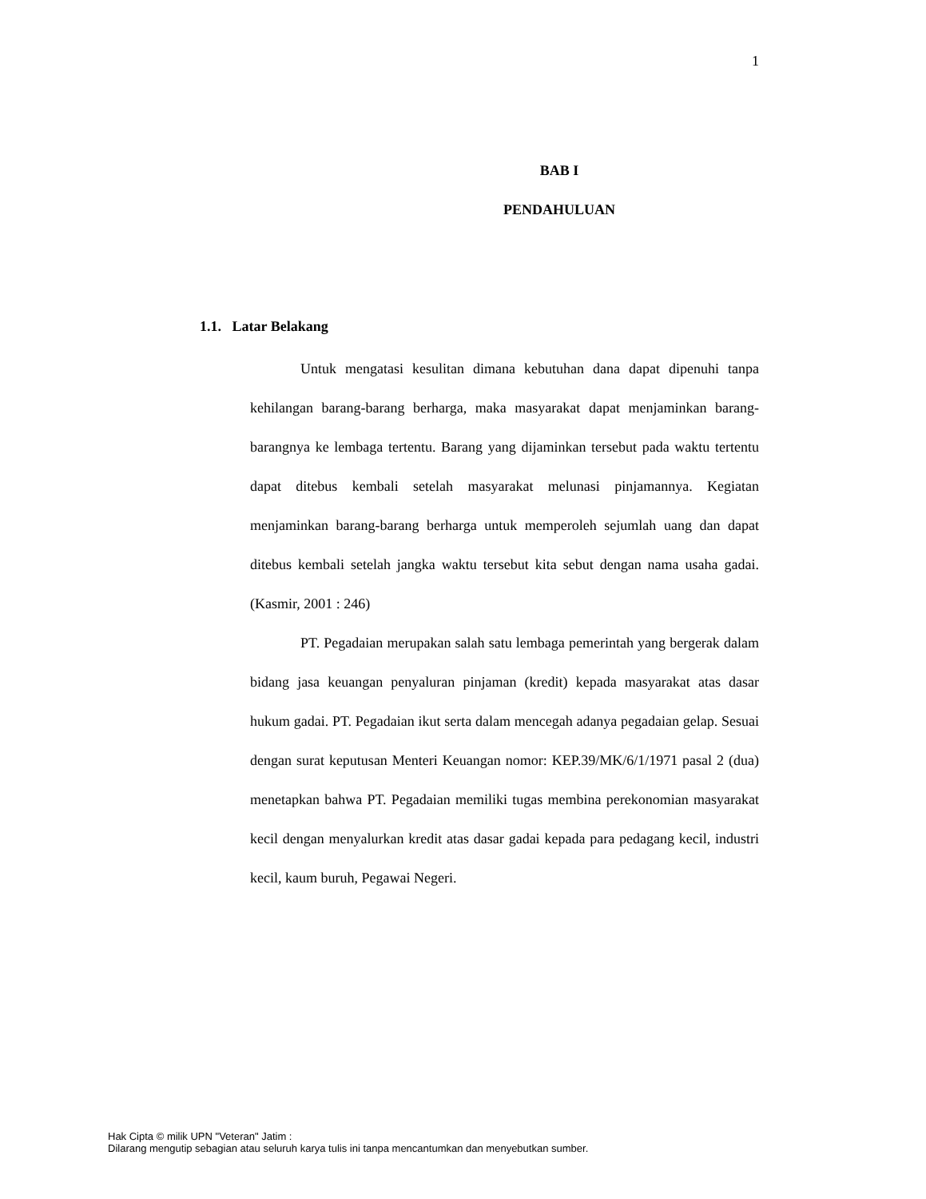1
BAB I
PENDAHULUAN
1.1. Latar Belakang
Untuk mengatasi kesulitan dimana kebutuhan dana dapat dipenuhi tanpa kehilangan barang-barang berharga, maka masyarakat dapat menjaminkan barang-barangnya ke lembaga tertentu. Barang yang dijaminkan tersebut pada waktu tertentu dapat ditebus kembali setelah masyarakat melunasi pinjamannya. Kegiatan menjaminkan barang-barang berharga untuk memperoleh sejumlah uang dan dapat ditebus kembali setelah jangka waktu tersebut kita sebut dengan nama usaha gadai. (Kasmir, 2001 : 246)
PT. Pegadaian merupakan salah satu lembaga pemerintah yang bergerak dalam bidang jasa keuangan penyaluran pinjaman (kredit) kepada masyarakat atas dasar hukum gadai. PT. Pegadaian ikut serta dalam mencegah adanya pegadaian gelap. Sesuai dengan surat keputusan Menteri Keuangan nomor: KEP.39/MK/6/1/1971 pasal 2 (dua) menetapkan bahwa PT. Pegadaian memiliki tugas membina perekonomian masyarakat kecil dengan menyalurkan kredit atas dasar gadai kepada para pedagang kecil, industri kecil, kaum buruh, Pegawai Negeri.
Hak Cipta © milik UPN "Veteran" Jatim :
Dilarang mengutip sebagian atau seluruh karya tulis ini tanpa mencantumkan dan menyebutkan sumber.